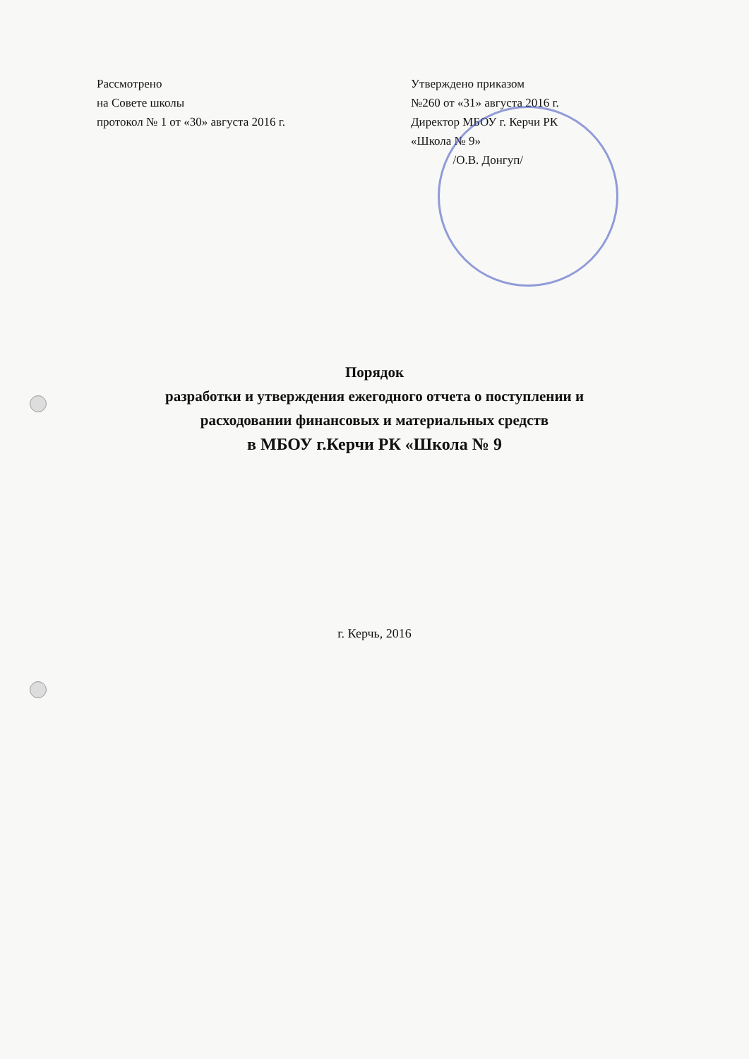Рассмотрено
на Совете школы
протокол № 1 от «30» августа 2016 г.
Утверждено приказом
№260 от «31» августа 2016 г.
Директор МБОУ г. Керчи РК
«Школа № 9»
/О.В. Донгуп/
Порядок
разработки и утверждения ежегодного отчета о поступлении и
расходовании финансовых и материальных средств
в МБОУ г.Керчи РК «Школа № 9
г. Керчь, 2016